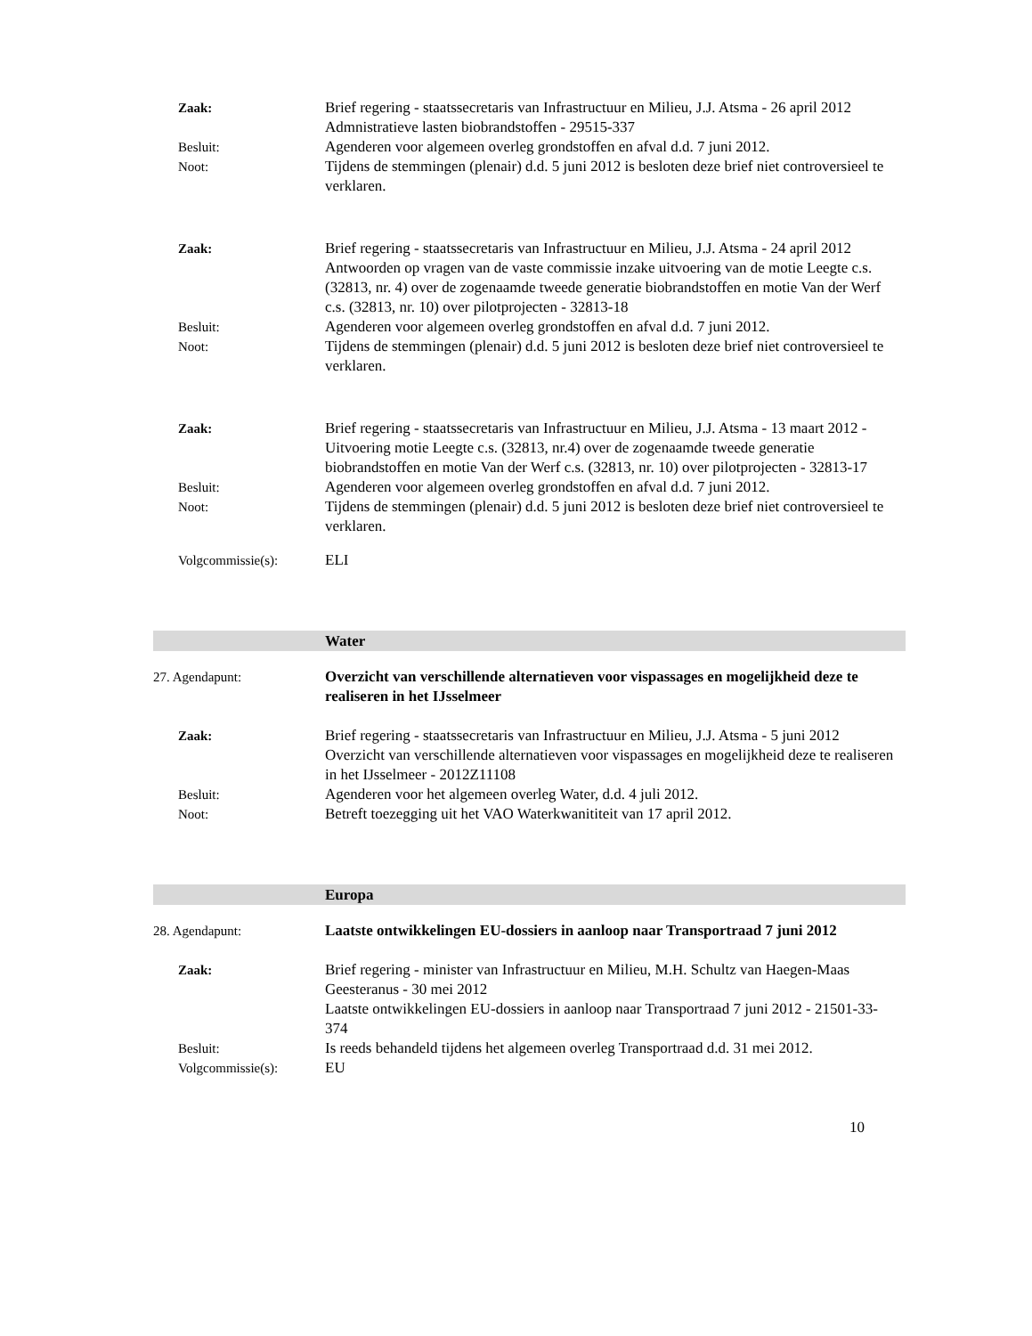Zaak: Brief regering - staatssecretaris van Infrastructuur en Milieu, J.J. Atsma - 26 april 2012
Admnistratieve lasten biobrandstoffen - 29515-337
Besluit: Agenderen voor algemeen overleg grondstoffen en afval d.d. 7 juni 2012.
Noot: Tijdens de stemmingen (plenair) d.d. 5 juni 2012 is besloten deze brief niet controversieel te verklaren.
Zaak: Brief regering - staatssecretaris van Infrastructuur en Milieu, J.J. Atsma - 24 april 2012
Antwoorden op vragen van de vaste commissie inzake uitvoering van de motie Leegte c.s. (32813, nr. 4) over de zogenaamde tweede generatie biobrandstoffen en motie Van der Werf c.s. (32813, nr. 10) over pilotprojecten - 32813-18
Besluit: Agenderen voor algemeen overleg grondstoffen en afval d.d. 7 juni 2012.
Noot: Tijdens de stemmingen (plenair) d.d. 5 juni 2012 is besloten deze brief niet controversieel te verklaren.
Zaak: Brief regering - staatssecretaris van Infrastructuur en Milieu, J.J. Atsma - 13 maart 2012 - Uitvoering motie Leegte c.s. (32813, nr.4) over de zogenaamde tweede generatie biobrandstoffen en motie Van der Werf c.s. (32813, nr. 10) over pilotprojecten - 32813-17
Besluit: Agenderen voor algemeen overleg grondstoffen en afval d.d. 7 juni 2012.
Noot: Tijdens de stemmingen (plenair) d.d. 5 juni 2012 is besloten deze brief niet controversieel te verklaren.
Volgcommissie(s): ELI
Water
27. Agendapunt: Overzicht van verschillende alternatieven voor vispassages en mogelijkheid deze te realiseren in het IJsselmeer
Zaak: Brief regering - staatssecretaris van Infrastructuur en Milieu, J.J. Atsma - 5 juni 2012
Overzicht van verschillende alternatieven voor vispassages en mogelijkheid deze te realiseren in het IJsselmeer - 2012Z11108
Besluit: Agenderen voor het algemeen overleg Water, d.d. 4 juli 2012.
Noot: Betreft toezegging uit het VAO Waterkwanititeit van 17 april 2012.
Europa
28. Agendapunt: Laatste ontwikkelingen EU-dossiers in aanloop naar Transportraad 7 juni 2012
Zaak: Brief regering - minister van Infrastructuur en Milieu, M.H. Schultz van Haegen-Maas Geesteranus - 30 mei 2012
Laatste ontwikkelingen EU-dossiers in aanloop naar Transportraad 7 juni 2012 - 21501-33-374
Besluit: Is reeds behandeld tijdens het algemeen overleg Transportraad d.d. 31 mei 2012.
Volgcommissie(s): EU
10